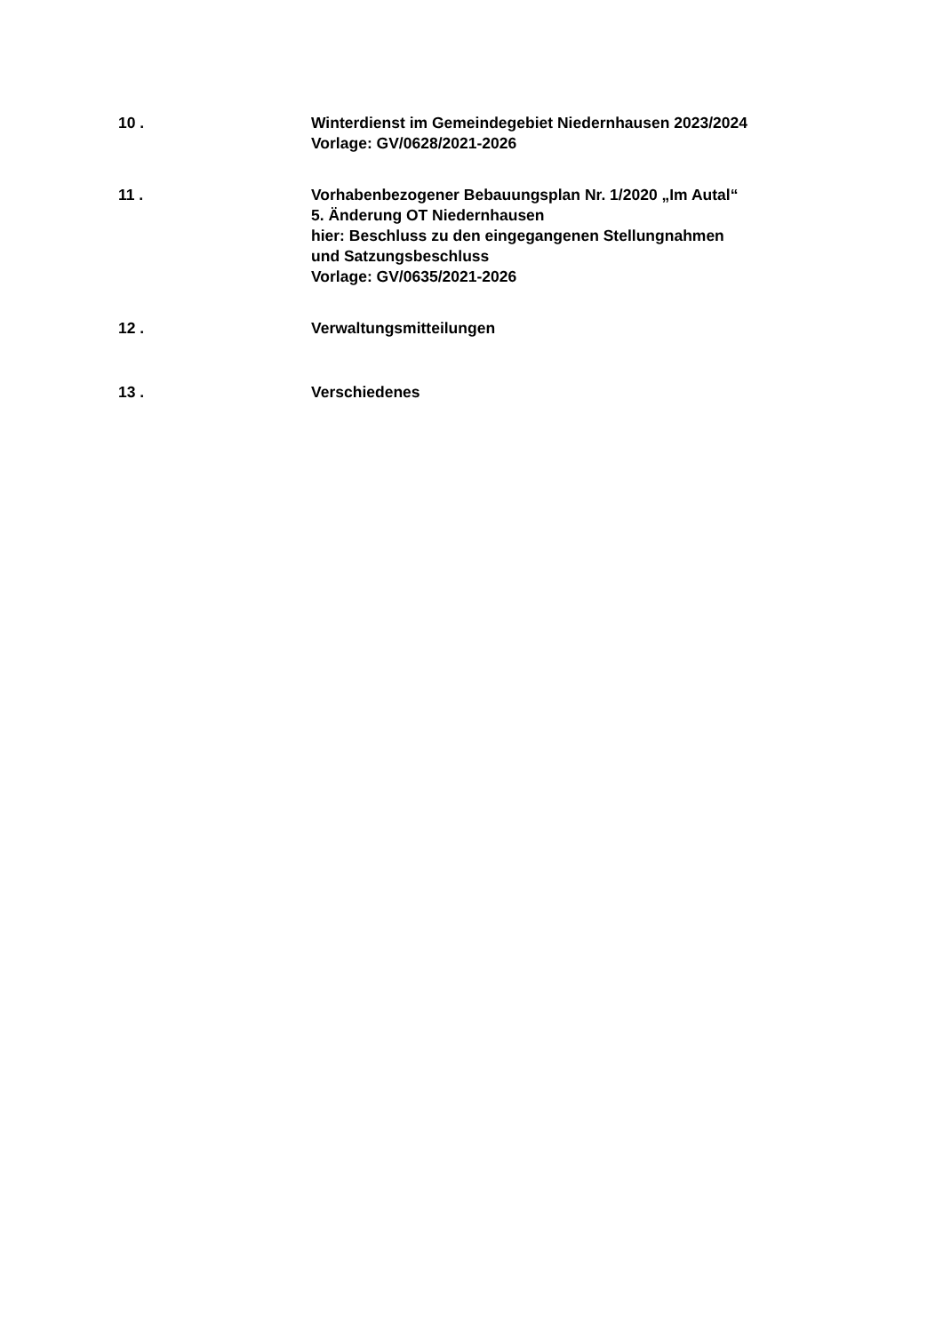10 . Winterdienst im Gemeindegebiet Niedernhausen 2023/2024
Vorlage: GV/0628/2021-2026
11 . Vorhabenbezogener Bebauungsplan Nr. 1/2020 „Im Autal“
5. Änderung OT Niedernhausen
hier: Beschluss zu den eingegangenen Stellungnahmen
und Satzungsbeschluss
Vorlage: GV/0635/2021-2026
12 . Verwaltungsmitteilungen
13 . Verschiedenes